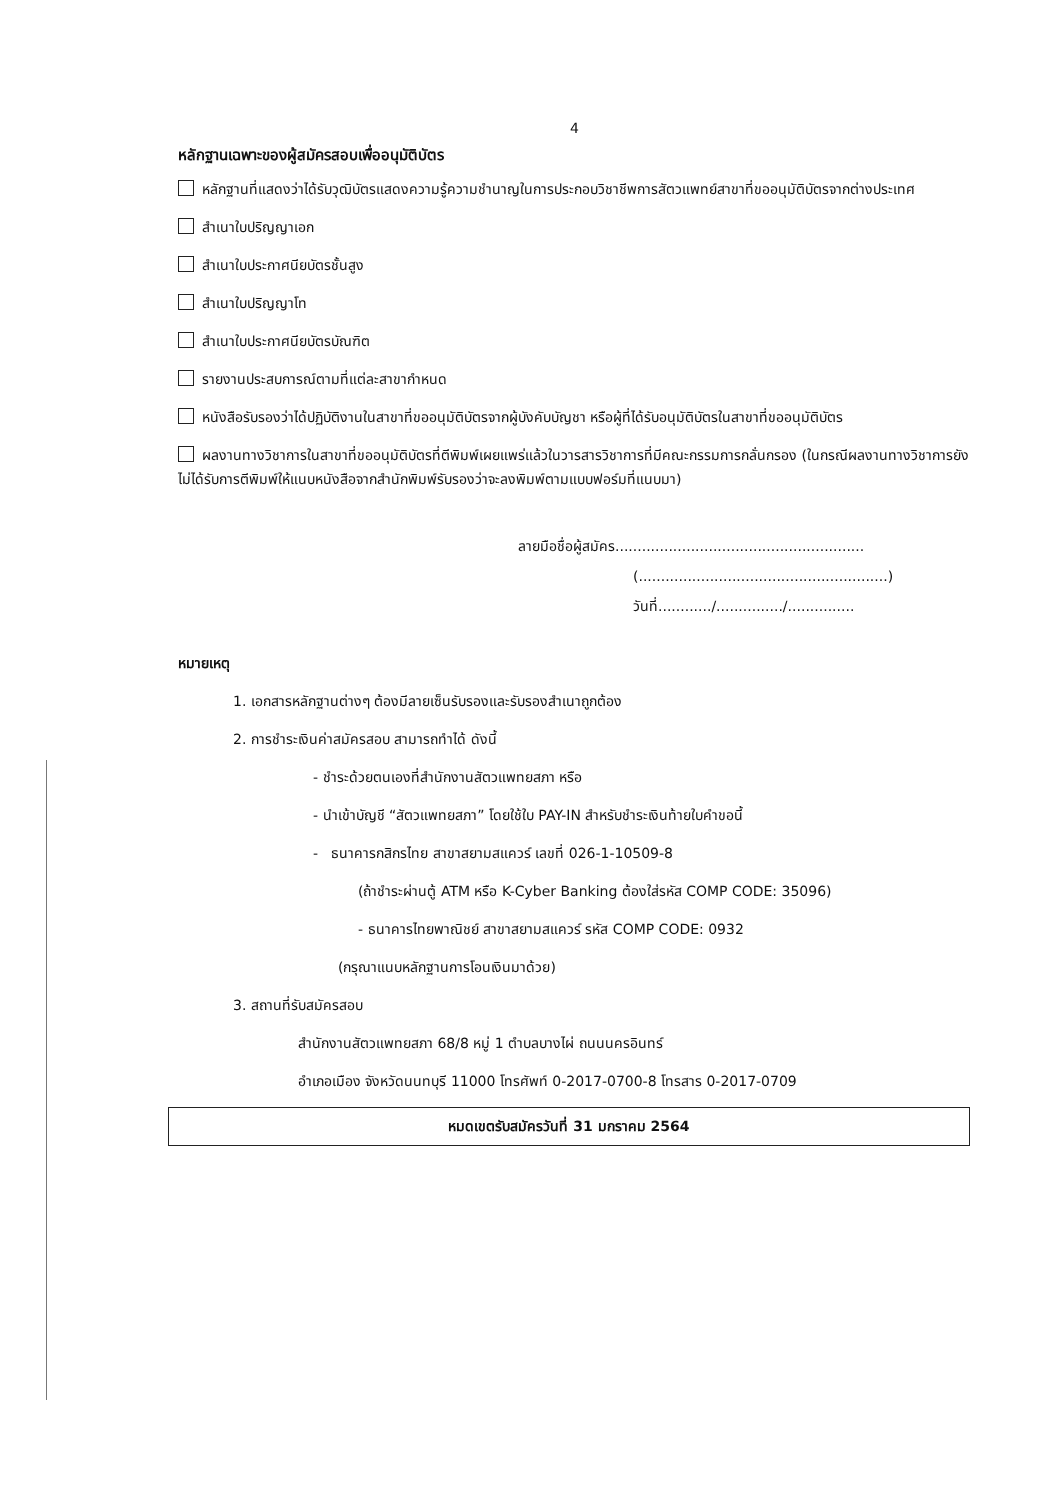4
หลักฐานเฉพาะของผู้สมัครสอบเพื่ออนุมัติบัตร
หลักฐานที่แสดงว่าได้รับวุฒิบัตรแสดงความรู้ความชำนาญในการประกอบวิชาชีพการสัตวแพทย์สาขาที่ขออนุมัติบัตรจากต่างประเทศ
สำเนาใบปริญญาเอก
สำเนาใบประกาศนียบัตรชั้นสูง
สำเนาใบปริญญาโท
สำเนาใบประกาศนียบัตรบัณฑิต
รายงานประสบการณ์ตามที่แต่ละสาขากำหนด
หนังสือรับรองว่าได้ปฏิบัติงานในสาขาที่ขออนุมัติบัตรจากผู้บังคับบัญชา หรือผู้ที่ได้รับอนุมัติบัตรในสาขาที่ขออนุมัติบัตร
ผลงานทางวิชาการในสาขาที่ขออนุมัติบัตรที่ตีพิมพ์เผยแพร่แล้วในวารสารวิชาการที่มีคณะกรรมการกลั่นกรอง (ในกรณีผลงานทางวิชาการยังไม่ได้รับการตีพิมพ์ให้แนบหนังสือจากสำนักพิมพ์รับรองว่าจะลงพิมพ์ตามแบบฟอร์มที่แนบมา)
ลายมือชื่อผู้สมัคร........................................................
(........................................................)
วันที่............/.............../...............
หมายเหตุ
1. เอกสารหลักฐานต่างๆ ต้องมีลายเซ็นรับรองและรับรองสำเนาถูกต้อง
2. การชำระเงินค่าสมัครสอบ สามารถทำได้ ดังนี้
- ชำระด้วยตนเองที่สำนักงานสัตวแพทยสภา หรือ
- นำเข้าบัญชี “สัตวแพทยสภา” โดยใช้ใบ PAY-IN สำหรับชำระเงินท้ายใบคำขอนี้
- ธนาคารกสิกรไทย สาขาสยามสแควร์ เลขที่ 026-1-10509-8
(ถ้าชำระผ่านตู้ ATM หรือ K-Cyber Banking ต้องใส่รหัส COMP CODE: 35096)
- ธนาคารไทยพาณิชย์ สาขาสยามสแควร์ รหัส COMP CODE: 0932
(กรุณาแนบหลักฐานการโอนเงินมาด้วย)
3. สถานที่รับสมัครสอบ
สำนักงานสัตวแพทยสภา 68/8 หมู่ 1 ตำบลบางไผ่ ถนนนครอินทร์
อำเภอเมือง จังหวัดนนทบุรี 11000 โทรศัพท์ 0-2017-0700-8 โทรสาร 0-2017-0709
หมดเขตรับสมัครวันที่ 31 มกราคม 2564